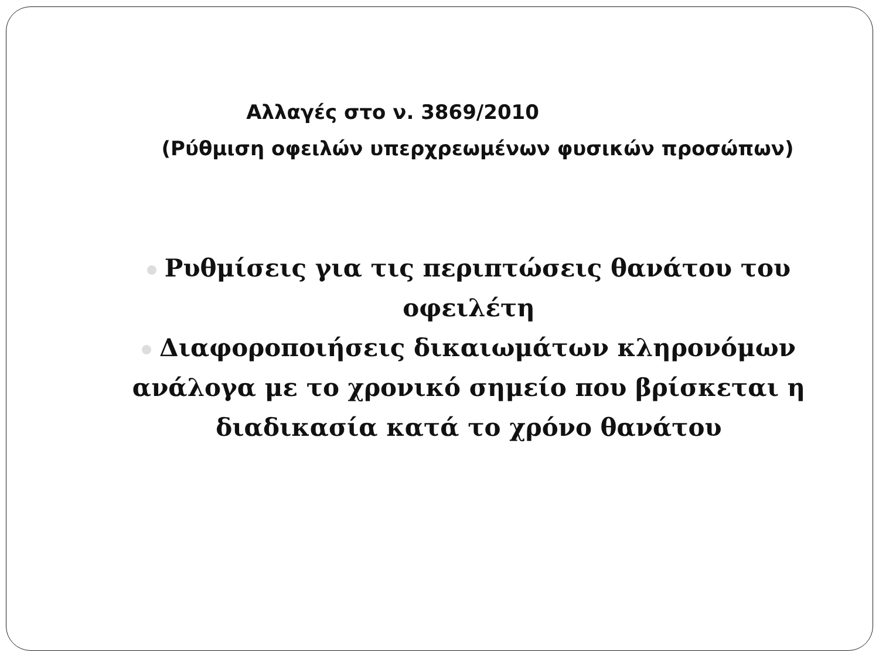Αλλαγές στο ν. 3869/2010
(Ρύθμιση οφειλών υπερχρεωμένων φυσικών προσώπων)
Ρυθμίσεις για τις περιπτώσεις θανάτου του οφειλέτη
Διαφοροποιήσεις δικαιωμάτων κληρονόμων ανάλογα με το χρονικό σημείο που βρίσκεται η διαδικασία κατά το χρόνο θανάτου